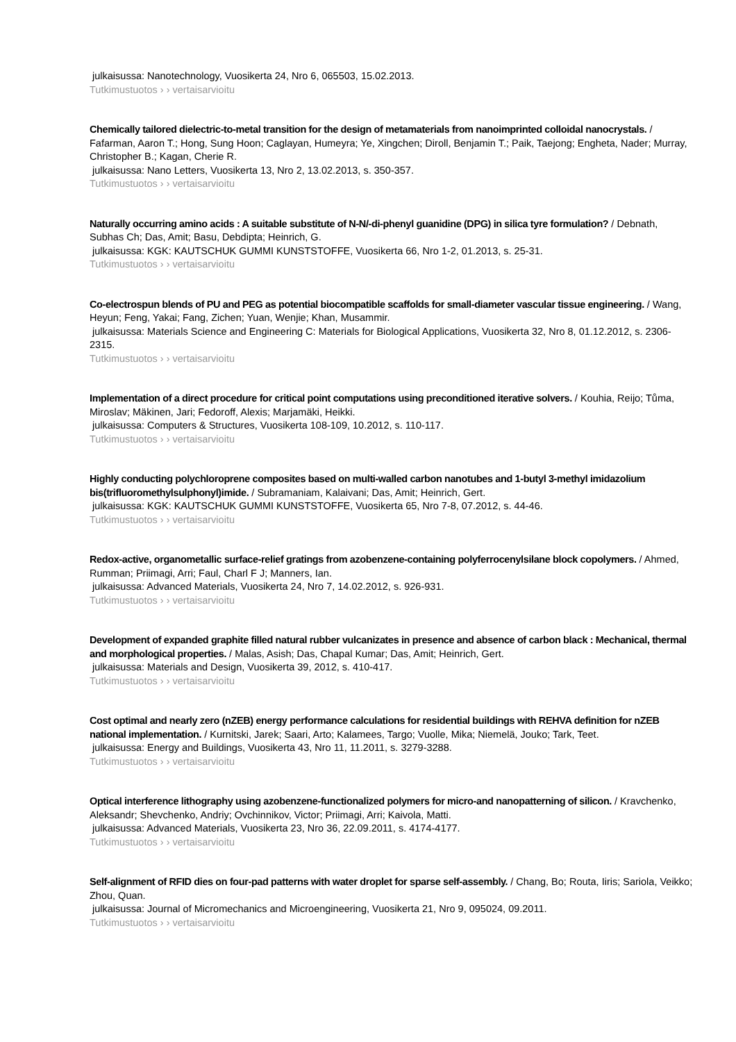julkaisussa: Nanotechnology, Vuosikerta 24, Nro 6, 065503, 15.02.2013.
Tutkimustuotos › › vertaisarvioitu
Chemically tailored dielectric-to-metal transition for the design of metamaterials from nanoimprinted colloidal nanocrystals. / Fafarman, Aaron T.; Hong, Sung Hoon; Caglayan, Humeyra; Ye, Xingchen; Diroll, Benjamin T.; Paik, Taejong; Engheta, Nader; Murray, Christopher B.; Kagan, Cherie R.
julkaisussa: Nano Letters, Vuosikerta 13, Nro 2, 13.02.2013, s. 350-357.
Tutkimustuotos › › vertaisarvioitu
Naturally occurring amino acids : A suitable substitute of N-N/-di-phenyl guanidine (DPG) in silica tyre formulation? / Debnath, Subhas Ch; Das, Amit; Basu, Debdipta; Heinrich, G.
julkaisussa: KGK: KAUTSCHUK GUMMI KUNSTSTOFFE, Vuosikerta 66, Nro 1-2, 01.2013, s. 25-31.
Tutkimustuotos › › vertaisarvioitu
Co-electrospun blends of PU and PEG as potential biocompatible scaffolds for small-diameter vascular tissue engineering. / Wang, Heyun; Feng, Yakai; Fang, Zichen; Yuan, Wenjie; Khan, Musammir.
julkaisussa: Materials Science and Engineering C: Materials for Biological Applications, Vuosikerta 32, Nro 8, 01.12.2012, s. 2306-2315.
Tutkimustuotos › › vertaisarvioitu
Implementation of a direct procedure for critical point computations using preconditioned iterative solvers. / Kouhia, Reijo; Tůma, Miroslav; Mäkinen, Jari; Fedoroff, Alexis; Marjamäki, Heikki.
julkaisussa: Computers & Structures, Vuosikerta 108-109, 10.2012, s. 110-117.
Tutkimustuotos › › vertaisarvioitu
Highly conducting polychloroprene composites based on multi-walled carbon nanotubes and 1-butyl 3-methyl imidazolium bis(trifluoromethylsulphonyl)imide. / Subramaniam, Kalaivani; Das, Amit; Heinrich, Gert.
julkaisussa: KGK: KAUTSCHUK GUMMI KUNSTSTOFFE, Vuosikerta 65, Nro 7-8, 07.2012, s. 44-46.
Tutkimustuotos › › vertaisarvioitu
Redox-active, organometallic surface-relief gratings from azobenzene-containing polyferrocenylsilane block copolymers. / Ahmed, Rumman; Priimagi, Arri; Faul, Charl F J; Manners, Ian.
julkaisussa: Advanced Materials, Vuosikerta 24, Nro 7, 14.02.2012, s. 926-931.
Tutkimustuotos › › vertaisarvioitu
Development of expanded graphite filled natural rubber vulcanizates in presence and absence of carbon black : Mechanical, thermal and morphological properties. / Malas, Asish; Das, Chapal Kumar; Das, Amit; Heinrich, Gert.
julkaisussa: Materials and Design, Vuosikerta 39, 2012, s. 410-417.
Tutkimustuotos › › vertaisarvioitu
Cost optimal and nearly zero (nZEB) energy performance calculations for residential buildings with REHVA definition for nZEB national implementation. / Kurnitski, Jarek; Saari, Arto; Kalamees, Targo; Vuolle, Mika; Niemelä, Jouko; Tark, Teet.
julkaisussa: Energy and Buildings, Vuosikerta 43, Nro 11, 11.2011, s. 3279-3288.
Tutkimustuotos › › vertaisarvioitu
Optical interference lithography using azobenzene-functionalized polymers for micro-and nanopatterning of silicon. / Kravchenko, Aleksandr; Shevchenko, Andriy; Ovchinnikov, Victor; Priimagi, Arri; Kaivola, Matti.
julkaisussa: Advanced Materials, Vuosikerta 23, Nro 36, 22.09.2011, s. 4174-4177.
Tutkimustuotos › › vertaisarvioitu
Self-alignment of RFID dies on four-pad patterns with water droplet for sparse self-assembly. / Chang, Bo; Routa, Iiris; Sariola, Veikko; Zhou, Quan.
julkaisussa: Journal of Micromechanics and Microengineering, Vuosikerta 21, Nro 9, 095024, 09.2011.
Tutkimustuotos › › vertaisarvioitu